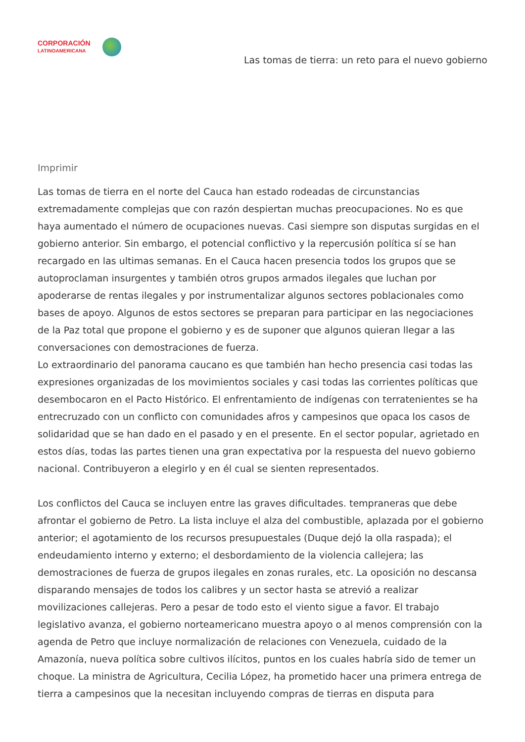CORPORACIÓN
LATINOAMERICANA
Las tomas de tierra: un reto para el nuevo gobierno
Imprimir
Las tomas de tierra en el norte del Cauca han estado rodeadas de circunstancias extremadamente complejas que con razón despiertan muchas preocupaciones. No es que haya aumentado el número de ocupaciones nuevas. Casi siempre son disputas surgidas en el gobierno anterior. Sin embargo, el potencial conflictivo y la repercusión política sí se han recargado en las ultimas semanas. En el Cauca hacen presencia todos los grupos que se autoproclaman insurgentes y también otros grupos armados ilegales que luchan por apoderarse de rentas ilegales y por instrumentalizar algunos sectores poblacionales como bases de apoyo. Algunos de estos sectores se preparan para participar en las negociaciones de la Paz total que propone el gobierno y es de suponer que algunos quieran llegar a las conversaciones con demostraciones de fuerza.
Lo extraordinario del panorama caucano es que también han hecho presencia casi todas las expresiones organizadas de los movimientos sociales y casi todas las corrientes políticas que desembocaron en el Pacto Histórico. El enfrentamiento de indígenas con terratenientes se ha entrecruzado con un conflicto con comunidades afros y campesinos que opaca los casos de solidaridad que se han dado en el pasado y en el presente. En el sector popular, agrietado en estos días, todas las partes tienen una gran expectativa por la respuesta del nuevo gobierno nacional. Contribuyeron a elegirlo y en él cual se sienten representados.
Los conflictos del Cauca se incluyen entre las graves dificultades. tempraneras que debe afrontar el gobierno de Petro. La lista incluye el alza del combustible, aplazada por el gobierno anterior; el agotamiento de los recursos presupuestales (Duque dejó la olla raspada); el endeudamiento interno y externo; el desbordamiento de la violencia callejera; las demostraciones de fuerza de grupos ilegales en zonas rurales, etc. La oposición no descansa disparando mensajes de todos los calibres y un sector hasta se atrevió a realizar movilizaciones callejeras. Pero a pesar de todo esto el viento sigue a favor. El trabajo legislativo avanza, el gobierno norteamericano muestra apoyo o al menos comprensión con la agenda de Petro que incluye normalización de relaciones con Venezuela, cuidado de la Amazonía, nueva política sobre cultivos ilícitos, puntos en los cuales habría sido de temer un choque. La ministra de Agricultura, Cecilia López, ha prometido hacer una primera entrega de tierra a campesinos que la necesitan incluyendo compras de tierras en disputa para